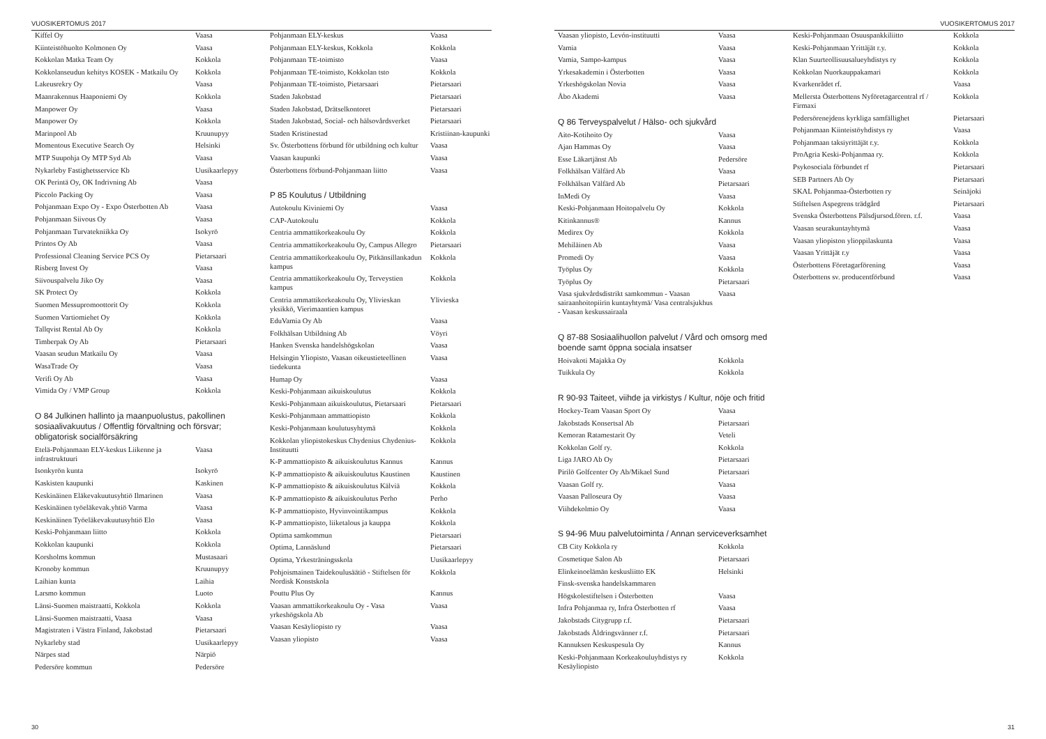VUOSIKERTOMUS 2017
| Kiffel Oy | Vaasa |
| Kiinteistöhuolto Kolmonen Oy | Vaasa |
| Kokkolan Matka Team Oy | Kokkola |
| Kokkolanseudun kehitys KOSEK - Matkailu Oy | Kokkola |
| Lakeusrekry Oy | Vaasa |
| Maanrakennus Haaponiemi Oy | Kokkola |
| Manpower Oy | Vaasa |
| Manpower Oy | Kokkola |
| Marinpool Ab | Kruunupyy |
| Momentous Executive Search Oy | Helsinki |
| MTP Suupohja Oy MTP Syd Ab | Vaasa |
| Nykarleby Fastighetsservice Kb | Uusikaarlepyy |
| OK Perintä Oy, OK Indrivning Ab | Vaasa |
| Piccolo Packing Oy | Vaasa |
| Pohjanmaan Expo Oy - Expo Österbotten Ab | Vaasa |
| Pohjanmaan Siivous Oy | Vaasa |
| Pohjanmaan Turvatekniikka Oy | Isokyrö |
| Printos Oy Ab | Vaasa |
| Professional Cleaning Service PCS Oy | Pietarsaari |
| Risberg Invest Oy | Vaasa |
| Siivouspalvelu Jiko Oy | Vaasa |
| SK Protect Oy | Kokkola |
| Suomen Messupromoottorit Oy | Kokkola |
| Suomen Vartiomiehet Oy | Kokkola |
| Tallqvist Rental Ab Oy | Kokkola |
| Timberpak Oy Ab | Pietarsaari |
| Vaasan seudun Matkailu Oy | Vaasa |
| WasaTrade Oy | Vaasa |
| Verifi Oy Ab | Vaasa |
| Vimida Oy / VMP Group | Kokkola |
O 84 Julkinen hallinto ja maanpuolustus, pakollinen sosiaalivakuutus / Offentlig förvaltning och försvar; obligatorisk socialförsäkring
| Etelä-Pohjanmaan ELY-keskus Liikenne ja infrastruktuuri | Vaasa |
| Isonkyrön kunta | Isokyrö |
| Kaskisten kaupunki | Kaskinen |
| Keskinäinen Eläkevakuutusyhtiö Ilmarinen | Vaasa |
| Keskinäinen työeläkevak.yhtiö Varma | Vaasa |
| Keskinäinen Työeläkevakuutusyhtiö Elo | Vaasa |
| Keski-Pohjanmaan liitto | Kokkola |
| Kokkolan kaupunki | Kokkola |
| Korsholms kommun | Mustasaari |
| Kronoby kommun | Kruunupyy |
| Laihian kunta | Laihia |
| Larsmo kommun | Luoto |
| Länsi-Suomen maistraatti, Kokkola | Kokkola |
| Länsi-Suomen maistraatti, Vaasa | Vaasa |
| Magistraten i Västra Finland, Jakobstad | Pietarsaari |
| Nykarleby stad | Uusikaarlepyy |
| Närpes stad | Närpiö |
| Pedersöre kommun | Pedersöre |
| Pohjanmaan ELY-keskus | Vaasa |
| Pohjanmaan ELY-keskus, Kokkola | Kokkola |
| Pohjanmaan TE-toimisto | Vaasa |
| Pohjanmaan TE-toimisto, Kokkolan tsto | Kokkola |
| Pohjanmaan TE-toimisto, Pietarsaari | Pietarsaari |
| Staden Jakobstad | Pietarsaari |
| Staden Jakobstad, Drätselkontoret | Pietarsaari |
| Staden Jakobstad, Social- och hälsovårdsverket | Pietarsaari |
| Staden Kristinestad | Kristiinan-kaupunki |
| Sv. Österbottens förbund för utbildning och kultur | Vaasa |
| Vaasan kaupunki | Vaasa |
| Österbottens förbund-Pohjanmaan liitto | Vaasa |
P 85 Koulutus / Utbildning
| Autokoulu Kiviniemi Oy | Vaasa |
| CAP-Autokoulu | Kokkola |
| Centria ammattikorkeakoulu Oy | Kokkola |
| Centria ammattikorkeakoulu Oy, Campus Allegro | Pietarsaari |
| Centria ammattikorkeakoulu Oy, Pitkänsillankadun kampus | Kokkola |
| Centria ammattikorkeakoulu Oy, Terveystien kampus | Kokkola |
| Centria ammattikorkeakoulu Oy, Ylivieskan yksikkö, Vierimaantien kampus | Ylivieska |
| EduVamia Oy Ab | Vaasa |
| Folkhälsan Utbildning Ab | Vöyri |
| Hanken Svenska handelshögskolan | Vaasa |
| Helsingin Yliopisto, Vaasan oikeustieteellinen tiedekunta | Vaasa |
| Humap Oy | Vaasa |
| Keski-Pohjanmaan aikuiskoulutus | Kokkola |
| Keski-Pohjanmaan aikuiskoulutus, Pietarsaari | Pietarsaari |
| Keski-Pohjanmaan ammattiopisto | Kokkola |
| Keski-Pohjanmaan koulutusyhtymä | Kokkola |
| Kokkolan yliopistokeskus Chydenius Chydenius-Instituutti | Kokkola |
| K-P ammattiopisto & aikuiskoulutus Kannus | Kannus |
| K-P ammattiopisto & aikuiskoulutus Kaustinen | Kaustinen |
| K-P ammattiopisto & aikuiskoulutus Kälviä | Kokkola |
| K-P ammattiopisto & aikuiskoulutus Perho | Perho |
| K-P ammattiopisto, Hyvinvointikampus | Kokkola |
| K-P ammattiopisto, liiketalous ja kauppa | Kokkola |
| Optima samkommun | Pietarsaari |
| Optima, Lannäslund | Pietarsaari |
| Optima, Yrkesträningsskola | Uusikaarlepyy |
| Pohjoismainen Taidekoulusäätiö - Stiftelsen för Nordisk Konstskola | Kokkola |
| Pouttu Plus Oy | Kannus |
| Vaasan ammattikorkeakoulu Oy - Vasa yrkeshögskola Ab | Vaasa |
| Vaasan Kesäyliopisto ry | Vaasa |
| Vaasan yliopisto | Vaasa |
30
VUOSIKERTOMUS 2017
| Vaasan yliopisto, Levón-instituutti | Vaasa |
| Vamia | Vaasa |
| Vamia, Sampo-kampus | Vaasa |
| Yrkesakademin i Österbotten | Vaasa |
| Yrkeshögskolan Novia | Vaasa |
| Åbo Akademi | Vaasa |
Q 86 Terveyspalvelut / Hälso- och sjukvård
| Aito-Kotihoito Oy | Vaasa |
| Ajan Hammas Oy | Vaasa |
| Esse Läkartjänst Ab | Pedersöre |
| Folkhälsan Välfärd Ab | Vaasa |
| Folkhälsan Välfärd Ab | Pietarsaari |
| InMedi Oy | Vaasa |
| Keski-Pohjanmaan Hoitopalvelu Oy | Kokkola |
| Kitinkannus® | Kannus |
| Medirex Oy | Kokkola |
| Mehiläinen Ab | Vaasa |
| Promedi Oy | Vaasa |
| Työplus Oy | Kokkola |
| Työplus Oy | Pietarsaari |
| Vasa sjukvårdsdistrikt samkommun - Vaasan sairaanhoitopiirin kuntayhtymä/ Vasa centralsjukhus - Vaasan keskussairaala | Vaasa |
Q 87-88 Sosiaalihuollon palvelut / Vård och omsorg med boende samt öppna sociala insatser
| Hoivakoti Majakka Oy | Kokkola |
| Tuikkula Oy | Kokkola |
R 90-93 Taiteet, viihde ja virkistys / Kultur, nöje och fritid
| Hockey-Team Vaasan Sport Oy | Vaasa |
| Jakobstads Konsertsal Ab | Pietarsaari |
| Kemoran Ratamestarit Oy | Veteli |
| Kokkolan Golf ry. | Kokkola |
| Liga JARO Ab Oy | Pietarsaari |
| Pirilö Golfcenter Oy Ab/Mikael Sund | Pietarsaari |
| Vaasan Golf ry. | Vaasa |
| Vaasan Palloseura Oy | Vaasa |
| Viihdekolmio Oy | Vaasa |
S 94-96 Muu palvelutoiminta / Annan serviceverksamhet
| CB City Kokkola ry | Kokkola |
| Cosmetique Salon Ab | Pietarsaari |
| Elinkeinoelämän keskusliitto EK | Helsinki |
| Finsk-svenska handelskammaren | |
| Högskolestiftelsen i Österbotten | Vaasa |
| Infra Pohjanmaa ry, Infra Österbotten rf | Vaasa |
| Jakobstads Citygrupp r.f. | Pietarsaari |
| Jakobstads Åldringsvänner r.f. | Pietarsaari |
| Kannuksen Keskuspesula Oy | Kannus |
| Keski-Pohjanmaan Korkeakouluyhdistys ry Kesäyliopisto | Kokkola |
| Keski-Pohjanmaan Osuuspankkiliitto | Kokkola |
| Keski-Pohjanmaan Yrittäjät r.y. | Kokkola |
| Klan Suurteollisuusalueyhdistys ry | Kokkola |
| Kokkolan Nuorkauppakamari | Kokkola |
| Kvarkenrådet rf. | Vaasa |
| Mellersta Österbottens Nyföretagarcentral rf / Firmaxi | Kokkola |
| Pedersörenejdens kyrkliga samfällighet | Pietarsaari |
| Pohjanmaan Kiinteistöyhdistys ry | Vaasa |
| Pohjanmaan taksiyrittäjät r.y. | Kokkola |
| ProAgria Keski-Pohjanmaa ry. | Kokkola |
| Psykosociala förbundet rf | Pietarsaari |
| SEB Partners Ab Oy | Pietarsaari |
| SKAL Pohjanmaa-Österbotten ry | Seinäjoki |
| Stiftelsen Aspegrens trädgård | Pietarsaari |
| Svenska Österbottens Pälsdjursod.fören. r.f. | Vaasa |
| Vaasan seurakuntayhtymä | Vaasa |
| Vaasan yliopiston ylioppilaskunta | Vaasa |
| Vaasan Yrittäjät r.y | Vaasa |
| Österbottens Företagarförening | Vaasa |
| Österbottens sv. producentförbund | Vaasa |
31